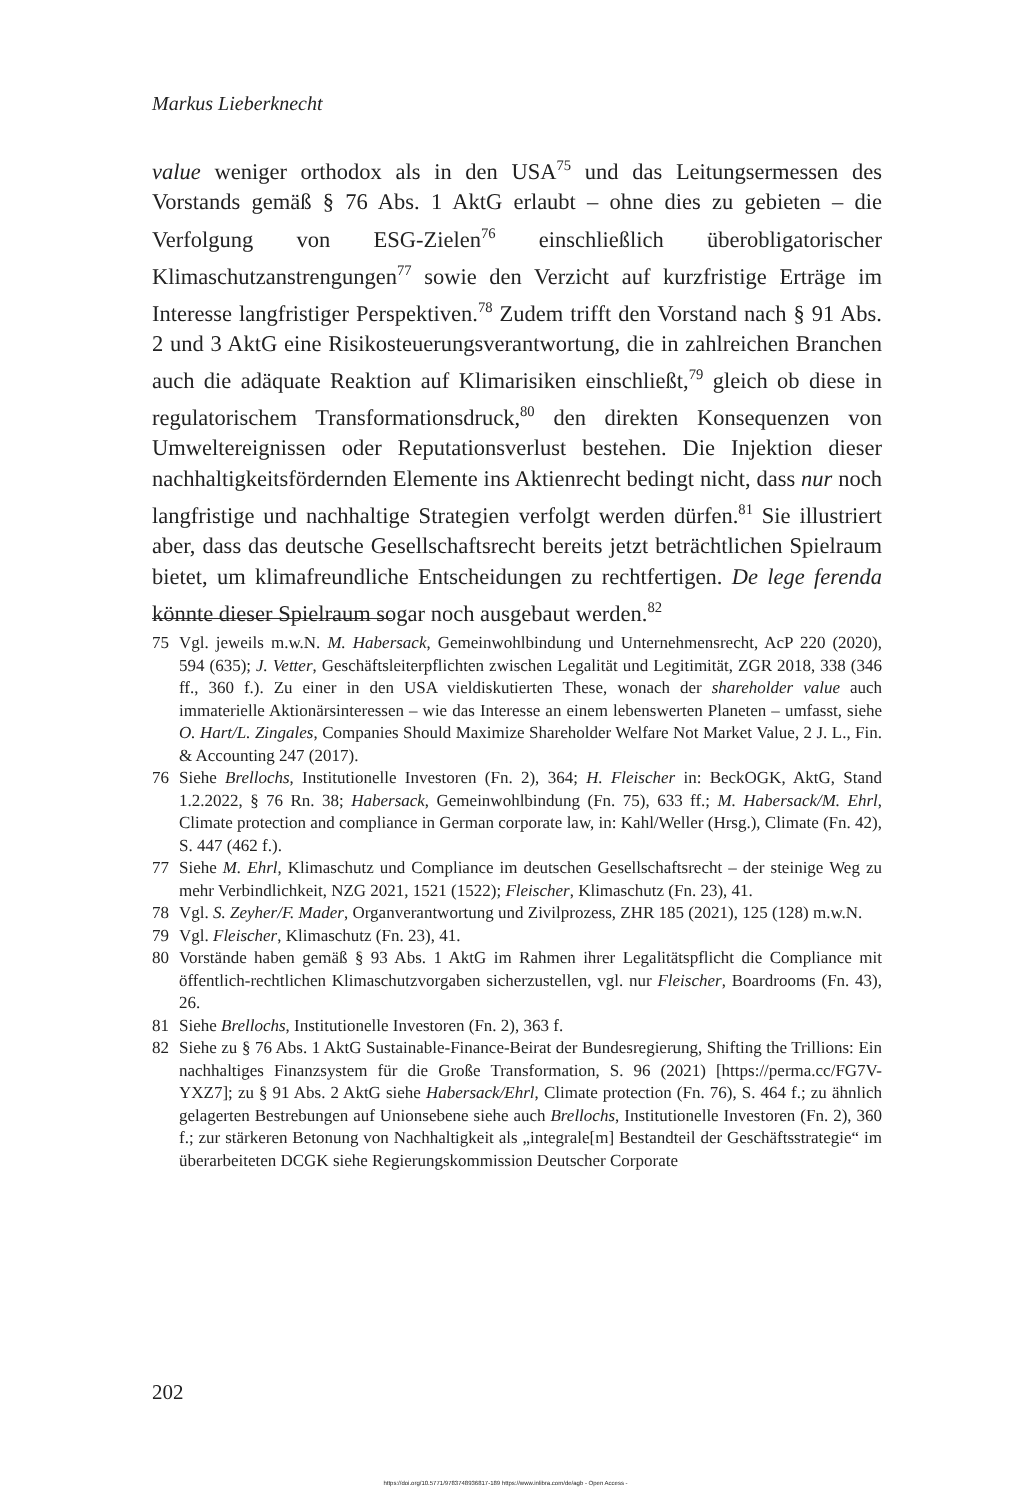Markus Lieberknecht
value weniger orthodox als in den USA<sup>75</sup> und das Leitungsermessen des Vorstands gemäß § 76 Abs. 1 AktG erlaubt – ohne dies zu gebieten – die Verfolgung von ESG-Zielen<sup>76</sup> einschließlich überobligatorischer Klimaschutzanstrengungen<sup>77</sup> sowie den Verzicht auf kurzfristige Erträge im Interesse langfristiger Perspektiven.<sup>78</sup> Zudem trifft den Vorstand nach § 91 Abs. 2 und 3 AktG eine Risikosteuerungsverantwortung, die in zahlreichen Branchen auch die adäquate Reaktion auf Klimarisiken einschließt,<sup>79</sup> gleich ob diese in regulatorischem Transformationsdruck,<sup>80</sup> den direkten Konsequenzen von Umweltereignissen oder Reputationsverlust bestehen. Die Injektion dieser nachhaltigkeitsfördernden Elemente ins Aktienrecht bedingt nicht, dass nur noch langfristige und nachhaltige Strategien verfolgt werden dürfen.<sup>81</sup> Sie illustriert aber, dass das deutsche Gesellschaftsrecht bereits jetzt beträchtlichen Spielraum bietet, um klimafreundliche Entscheidungen zu rechtfertigen. De lege ferenda könnte dieser Spielraum sogar noch ausgebaut werden.<sup>82</sup>
75 Vgl. jeweils m.w.N. M. Habersack, Gemeinwohlbindung und Unternehmensrecht, AcP 220 (2020), 594 (635); J. Vetter, Geschäftsleiterpflichten zwischen Legalität und Legitimität, ZGR 2018, 338 (346 ff., 360 f.). Zu einer in den USA vieldiskutierten These, wonach der shareholder value auch immaterielle Aktionärsinteressen – wie das Interesse an einem lebenswerten Planeten – umfasst, siehe O. Hart/L. Zingales, Companies Should Maximize Shareholder Welfare Not Market Value, 2 J. L., Fin. & Accounting 247 (2017).
76 Siehe Brellochs, Institutionelle Investoren (Fn. 2), 364; H. Fleischer in: BeckOGK, AktG, Stand 1.2.2022, § 76 Rn. 38; Habersack, Gemeinwohlbindung (Fn. 75), 633 ff.; M. Habersack/M. Ehrl, Climate protection and compliance in German corporate law, in: Kahl/Weller (Hrsg.), Climate (Fn. 42), S. 447 (462 f.).
77 Siehe M. Ehrl, Klimaschutz und Compliance im deutschen Gesellschaftsrecht – der steinige Weg zu mehr Verbindlichkeit, NZG 2021, 1521 (1522); Fleischer, Klimaschutz (Fn. 23), 41.
78 Vgl. S. Zeyher/F. Mader, Organverantwortung und Zivilprozess, ZHR 185 (2021), 125 (128) m.w.N.
79 Vgl. Fleischer, Klimaschutz (Fn. 23), 41.
80 Vorstände haben gemäß § 93 Abs. 1 AktG im Rahmen ihrer Legalitätspflicht die Compliance mit öffentlich-rechtlichen Klimaschutzvorgaben sicherzustellen, vgl. nur Fleischer, Boardrooms (Fn. 43), 26.
81 Siehe Brellochs, Institutionelle Investoren (Fn. 2), 363 f.
82 Siehe zu § 76 Abs. 1 AktG Sustainable-Finance-Beirat der Bundesregierung, Shifting the Trillions: Ein nachhaltiges Finanzsystem für die Große Transformation, S. 96 (2021) [https://perma.cc/FG7V-YXZ7]; zu § 91 Abs. 2 AktG siehe Habersack/Ehrl, Climate protection (Fn. 76), S. 464 f.; zu ähnlich gelagerten Bestrebungen auf Unionsebene siehe auch Brellochs, Institutionelle Investoren (Fn. 2), 360 f.; zur stärkeren Betonung von Nachhaltigkeit als „integrale[m] Bestandteil der Geschäftsstrategie“ im überarbeiteten DCGK siehe Regierungskommission Deutscher Corporate
202
https://doi.org/10.5771/9783748936817-189 https://www.inlibra.com/de/agb - Open Access -